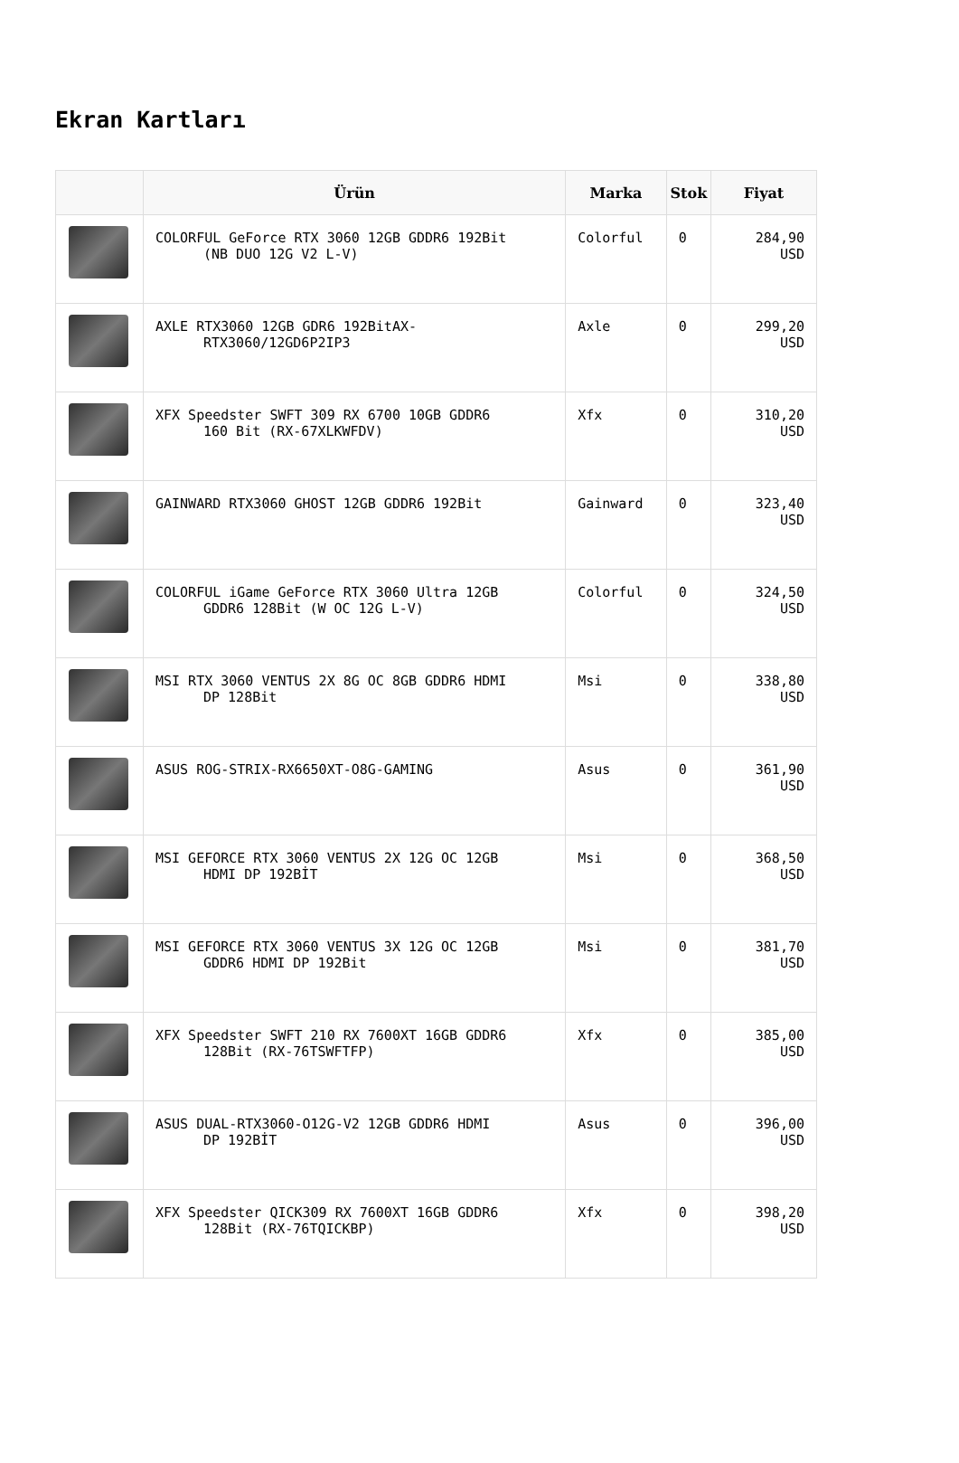Ekran Kartları
| | Ürün | Marka | Stok | Fiyat |
| --- | --- | --- | --- | --- |
| | COLORFUL GeForce RTX 3060 12GB GDDR6 192Bit (NB DUO 12G V2 L-V) | Colorful | 0 | 284,90 USD |
| | AXLE RTX3060 12GB GDR6 192BitAX- RTX3060/12GD6P2IP3 | Axle | 0 | 299,20 USD |
| | XFX Speedster SWFT 309 RX 6700 10GB GDDR6 160 Bit (RX-67XLKWFDV) | Xfx | 0 | 310,20 USD |
| | GAINWARD RTX3060 GHOST 12GB GDDR6 192Bit | Gainward | 0 | 323,40 USD |
| | COLORFUL iGame GeForce RTX 3060 Ultra 12GB GDDR6 128Bit (W OC 12G L-V) | Colorful | 0 | 324,50 USD |
| | MSI RTX 3060 VENTUS 2X 8G OC 8GB GDDR6 HDMI DP 128Bit | Msi | 0 | 338,80 USD |
| | ASUS ROG-STRIX-RX6650XT-O8G-GAMING | Asus | 0 | 361,90 USD |
| | MSI GEFORCE RTX 3060 VENTUS 2X 12G OC 12GB HDMI DP 192BİT | Msi | 0 | 368,50 USD |
| | MSI GEFORCE RTX 3060 VENTUS 3X 12G OC 12GB GDDR6 HDMI DP 192Bit | Msi | 0 | 381,70 USD |
| | XFX Speedster SWFT 210 RX 7600XT 16GB GDDR6 128Bit (RX-76TSWFTFP) | Xfx | 0 | 385,00 USD |
| | ASUS DUAL-RTX3060-O12G-V2 12GB GDDR6 HDMI DP 192BİT | Asus | 0 | 396,00 USD |
| | XFX Speedster QICK309 RX 7600XT 16GB GDDR6 128Bit (RX-76TQICKBP) | Xfx | 0 | 398,20 USD |